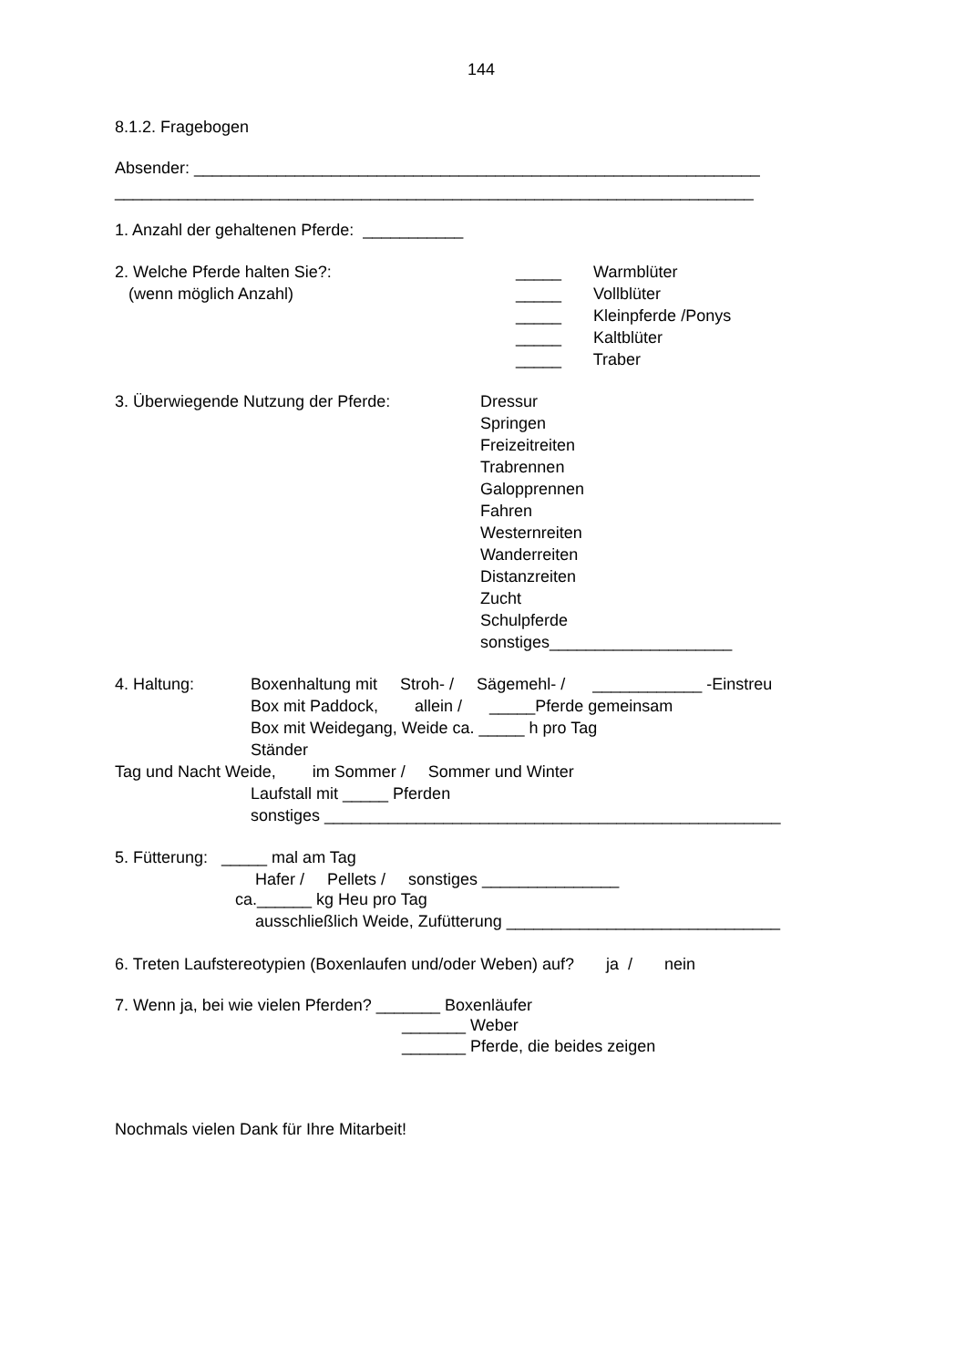144
8.1.2. Fragebogen
Absender: ______________________________________________________________
______________________________________________________________________
1. Anzahl der gehaltenen Pferde: ___________
2. Welche Pferde halten Sie?:
_____ Warmblüter
(wenn möglich Anzahl)
_____ Vollblüter
_____ Kleinpferde /Ponys
_____ Kaltblüter
_____ Traber
3. Überwiegende Nutzung der Pferde:
Dressur Springen Freizeitreiten Trabrennen Galopprennen Fahren Westernreiten Wanderreiten Distanzreiten Zucht Schulpferde sonstiges____________________
4. Haltung:
Boxenhaltung mit Stroh- / Sägemehl- / ____________ -Einstreu
Box mit Paddock, allein / _____Pferde gemeinsam
Box mit Weidegang, Weide ca. _____ h pro Tag
Ständer
Tag und Nacht Weide, im Sommer / Sommer und Winter
Laufstall mit _____ Pferden
sonstiges __________________________________________________
5. Fütterung: _____ mal am Tag
Hafer / Pellets / sonstiges _______________
ca.______ kg Heu pro Tag
ausschließlich Weide, Zufütterung ______________________________
6. Treten Laufstereotypien (Boxenlaufen und/oder Weben) auf? ja / nein
7. Wenn ja, bei wie vielen Pferden? _______ Boxenläufer
_______ Weber
_______ Pferde, die beides zeigen
Nochmals vielen Dank für Ihre Mitarbeit!